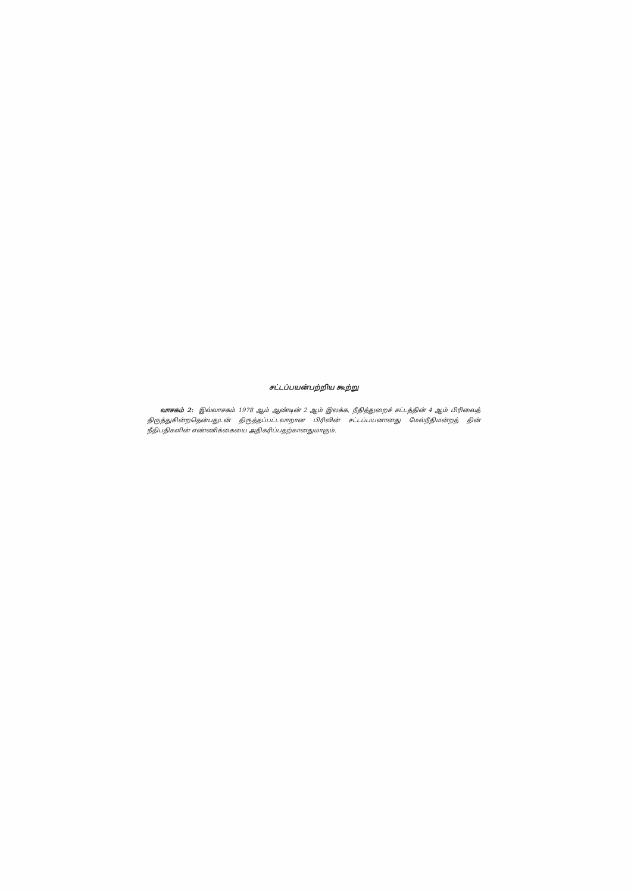சட்டப்பயன்பற்றிய கூற்று
வாசகம் 2: இவ்வாசகம் 1978 ஆம் ஆண்டின் 2 ஆம் இலக்க, நீதித்துறைச் சட்டத்தின் 4 ஆம் பிரிவைத் திருத்துகின்றதென்பதுடன் திருத்தப்பட்டவாறான பிரிவின் சட்டப்பயனானது மேல்நீதிமன்றத் தின் நீதிபதிகளின் எண்ணிக்கையை அதிகரிப்பதற்கானதுமாகும்.